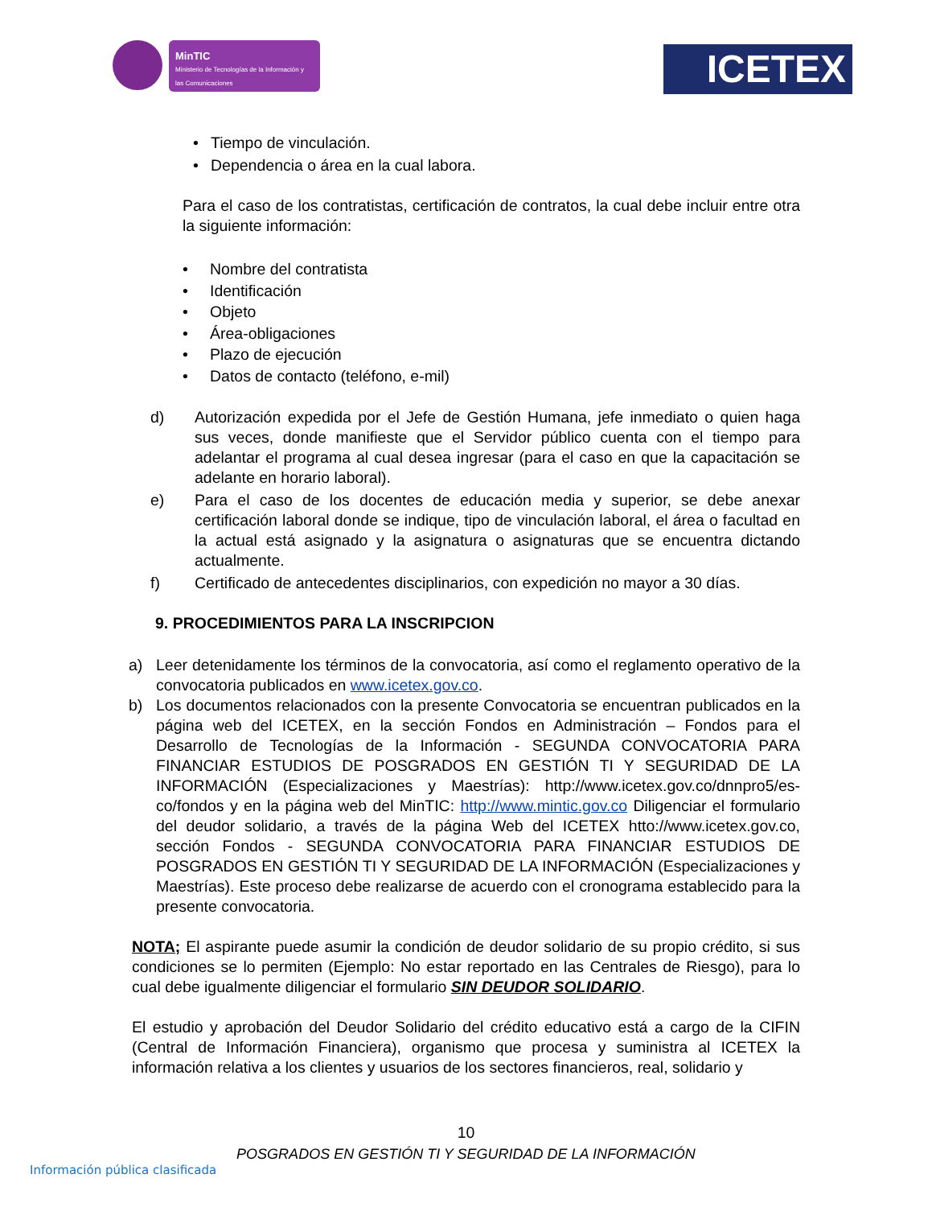MinTIC
Ministerio de Tecnologías de la Información y las Comunicaciones
ICETEX
• Tiempo de vinculación.
• Dependencia o área en la cual labora.
Para el caso de los contratistas, certificación de contratos, la cual debe incluir entre otra la siguiente información:
• Nombre del contratista
• Identificación
• Objeto
• Área-obligaciones
• Plazo de ejecución
• Datos de contacto (teléfono, e-mil)
d) Autorización expedida por el Jefe de Gestión Humana, jefe inmediato o quien haga sus veces, donde manifieste que el Servidor público cuenta con el tiempo para adelantar el programa al cual desea ingresar (para el caso en que la capacitación se adelante en horario laboral).
e) Para el caso de los docentes de educación media y superior, se debe anexar certificación laboral donde se indique, tipo de vinculación laboral, el área o facultad en la actual está asignado y la asignatura o asignaturas que se encuentra dictando actualmente.
f) Certificado de antecedentes disciplinarios, con expedición no mayor a 30 días.
9. PROCEDIMIENTOS PARA LA INSCRIPCION
a) Leer detenidamente los términos de la convocatoria, así como el reglamento operativo de la convocatoria publicados en www.icetex.gov.co.
b) Los documentos relacionados con la presente Convocatoria se encuentran publicados en la página web del ICETEX, en la sección Fondos en Administración – Fondos para el Desarrollo de Tecnologías de la Información - SEGUNDA CONVOCATORIA PARA FINANCIAR ESTUDIOS DE POSGRADOS EN GESTIÓN TI Y SEGURIDAD DE LA INFORMACIÓN (Especializaciones y Maestrías): http://www.icetex.gov.co/dnnpro5/es-co/fondos y en la página web del MinTIC: http://www.mintic.gov.co Diligenciar el formulario del deudor solidario, a través de la página Web del ICETEX htto://www.icetex.gov.co, sección Fondos - SEGUNDA CONVOCATORIA PARA FINANCIAR ESTUDIOS DE POSGRADOS EN GESTIÓN TI Y SEGURIDAD DE LA INFORMACIÓN (Especializaciones y Maestrías). Este proceso debe realizarse de acuerdo con el cronograma establecido para la presente convocatoria.
NOTA; El aspirante puede asumir la condición de deudor solidario de su propio crédito, si sus condiciones se lo permiten (Ejemplo: No estar reportado en las Centrales de Riesgo), para lo cual debe igualmente diligenciar el formulario SIN DEUDOR SOLIDARIO.
El estudio y aprobación del Deudor Solidario del crédito educativo está a cargo de la CIFIN (Central de Información Financiera), organismo que procesa y suministra al ICETEX la información relativa a los clientes y usuarios de los sectores financieros, real, solidario y
10
POSGRADOS EN GESTIÓN TI Y SEGURIDAD DE LA INFORMACIÓN
Información pública clasificada